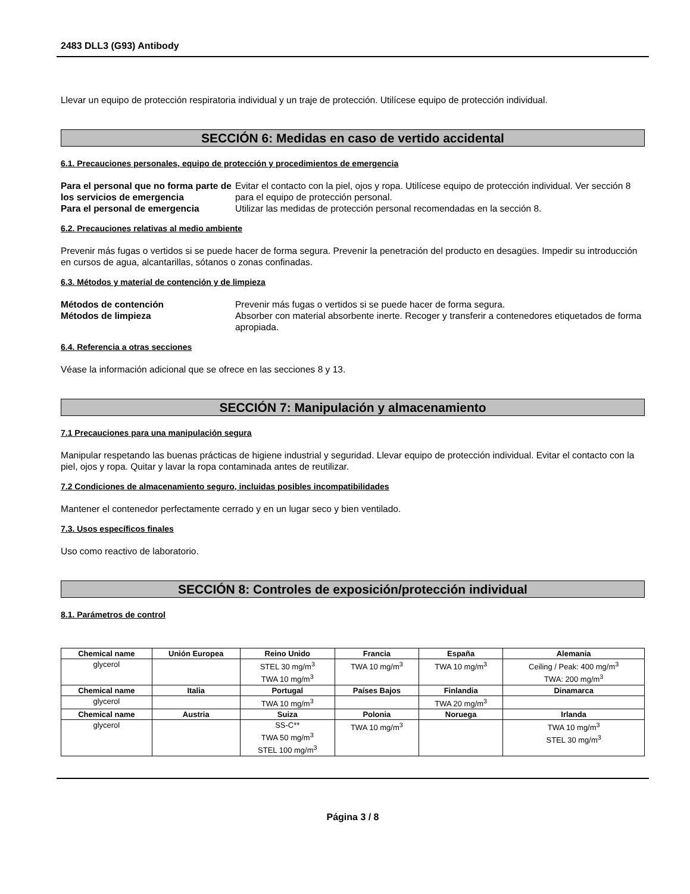2483 DLL3 (G93) Antibody
Llevar un equipo de protección respiratoria individual y un traje de protección. Utilícese equipo de protección individual.
SECCIÓN 6: Medidas en caso de vertido accidental
6.1. Precauciones personales, equipo de protección y procedimientos de emergencia
Para el personal que no forma parte de los servicios de emergencia Evitar el contacto con la piel, ojos y ropa. Utilícese equipo de protección individual. Ver sección 8 para el equipo de protección personal. Para el personal de emergencia Utilizar las medidas de protección personal recomendadas en la sección 8.
6.2. Precauciones relativas al medio ambiente
Prevenir más fugas o vertidos si se puede hacer de forma segura. Prevenir la penetración del producto en desagües. Impedir su introducción en cursos de agua, alcantarillas, sótanos o zonas confinadas.
6.3. Métodos y material de contención y de limpieza
Métodos de contención Prevenir más fugas o vertidos si se puede hacer de forma segura. Métodos de limpieza Absorber con material absorbente inerte. Recoger y transferir a contenedores etiquetados de forma apropiada.
6.4. Referencia a otras secciones
Véase la información adicional que se ofrece en las secciones 8 y 13.
SECCIÓN 7: Manipulación y almacenamiento
7.1 Precauciones para una manipulación segura
Manipular respetando las buenas prácticas de higiene industrial y seguridad. Llevar equipo de protección individual. Evitar el contacto con la piel, ojos y ropa. Quitar y lavar la ropa contaminada antes de reutilizar.
7.2 Condiciones de almacenamiento seguro, incluidas posibles incompatibilidades
Mantener el contenedor perfectamente cerrado y en un lugar seco y bien ventilado.
7.3. Usos específicos finales
Uso como reactivo de laboratorio.
SECCIÓN 8: Controles de exposición/protección individual
8.1. Parámetros de control
| Chemical name | Unión Europea | Reino Unido | Francia | España | Alemania |
| --- | --- | --- | --- | --- | --- |
| glycerol | | STEL 30 mg/m<sup>3</sup> TWA 10 mg/m<sup>3</sup> | TWA 10 mg/m<sup>3</sup> | TWA 10 mg/m<sup>3</sup> | Ceiling / Peak: 400 mg/m<sup>3</sup> TWA: 200 mg/m<sup>3</sup> |
| Chemical name | Italia | Portugal | Países Bajos | Finlandia | Dinamarca |
| glycerol | | TWA 10 mg/m<sup>3</sup> | | TWA 20 mg/m<sup>3</sup> | |
| Chemical name | Austria | Suiza | Polonia | Noruega | Irlanda |
| glycerol | | SS-C** TWA 50 mg/m<sup>3</sup> STEL 100 mg/m<sup>3</sup> | TWA 10 mg/m<sup>3</sup> | | TWA 10 mg/m<sup>3</sup> STEL 30 mg/m<sup>3</sup> |
Página 3 / 8